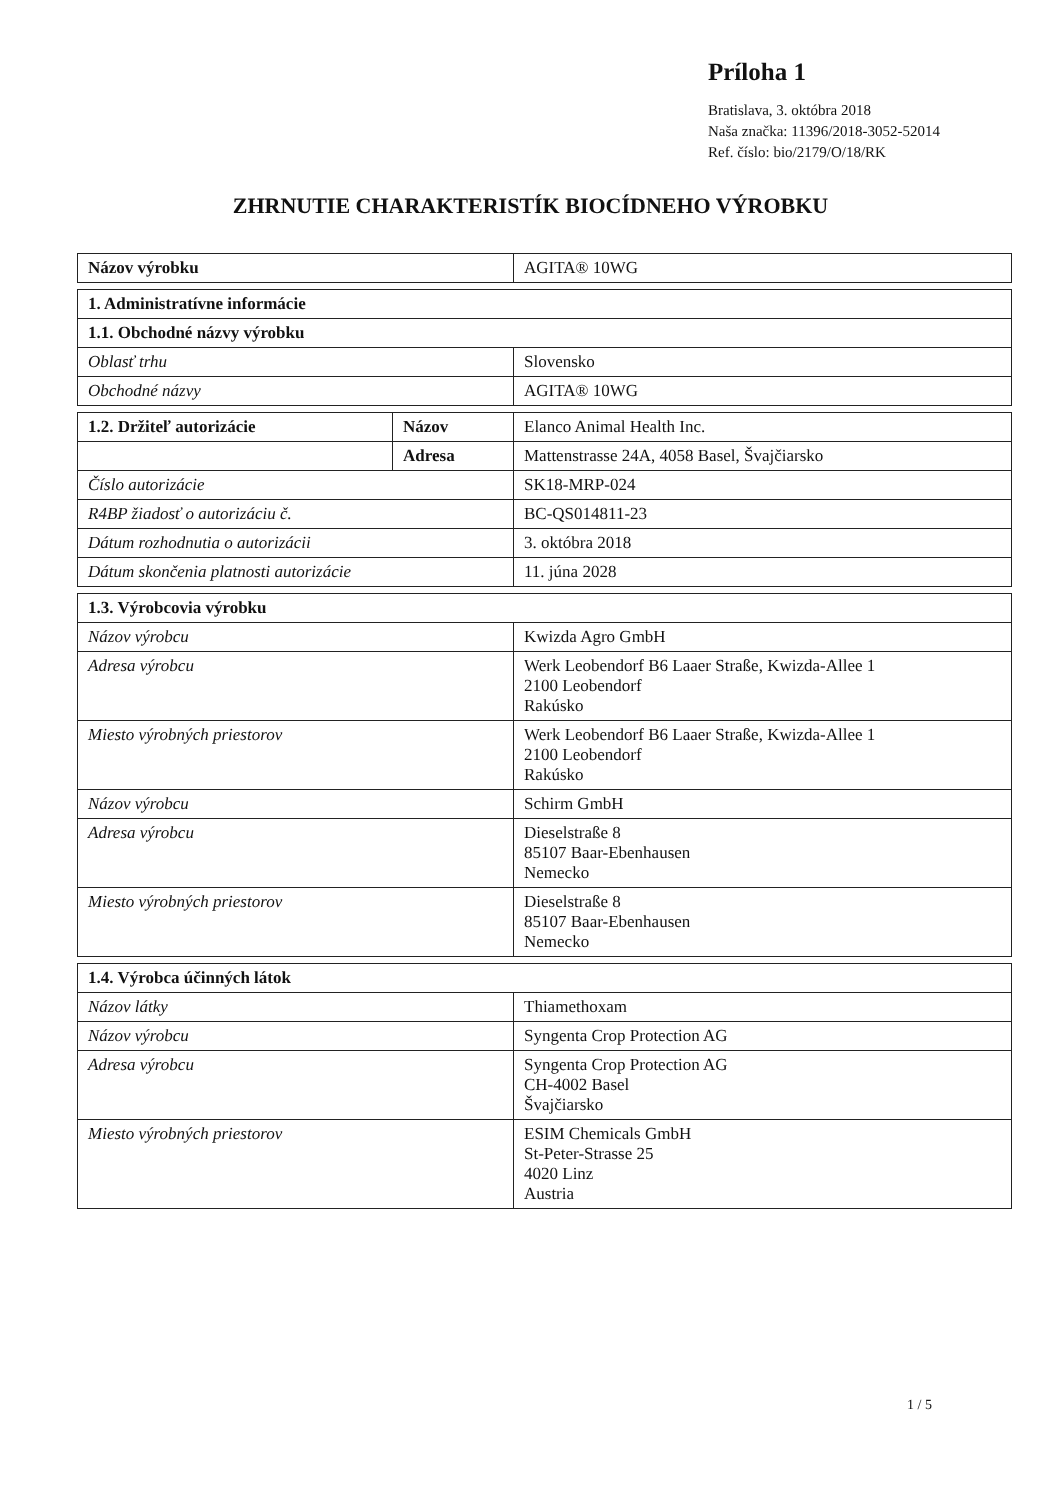Príloha 1
Bratislava, 3. októbra 2018
Naša značka: 11396/2018-3052-52014
Ref. číslo: bio/2179/O/18/RK
ZHRNUTIE CHARAKTERISTÍK BIOCÍDNEHO VÝROBKU
| Názov výrobku | AGITA® 10WG |
| 1. Administratívne informácie | |
| --- | --- |
| 1.1. Obchodné názvy výrobku | |
| Oblasť trhu | Slovensko |
| Obchodné názvy | AGITA® 10WG |
| 1.2. Držiteľ autorizácie | Názov | Elanco Animal Health Inc. |
| | Adresa | Mattenstrasse 24A, 4058 Basel, Švajčiarsko |
| Číslo autorizácie | | SK18-MRP-024 |
| R4BP žiadosť o autorizáciu č. | | BC-QS014811-23 |
| Dátum rozhodnutia o autorizácii | | 3. októbra 2018 |
| Dátum skončenia platnosti autorizácie | | 11. júna 2028 |
| 1.3. Výrobcovia výrobku | |
| --- | --- |
| Názov výrobcu | Kwizda Agro GmbH |
| Adresa výrobcu | Werk Leobendorf B6 Laaer Straße, Kwizda-Allee 1 2100 Leobendorf Rakúsko |
| Miesto výrobných priestorov | Werk Leobendorf B6 Laaer Straße, Kwizda-Allee 1 2100 Leobendorf Rakúsko |
| Názov výrobcu | Schirm GmbH |
| Adresa výrobcu | Dieselstraße 8 85107 Baar-Ebenhausen Nemecko |
| Miesto výrobných priestorov | Dieselstraße 8 85107 Baar-Ebenhausen Nemecko |
| 1.4. Výrobca účinných látok | |
| --- | --- |
| Názov látky | Thiamethoxam |
| Názov výrobcu | Syngenta Crop Protection AG |
| Adresa výrobcu | Syngenta Crop Protection AG CH-4002 Basel Švajčiarsko |
| Miesto výrobných priestorov | ESIM Chemicals GmbH St-Peter-Strasse 25 4020 Linz Austria |
1 / 5